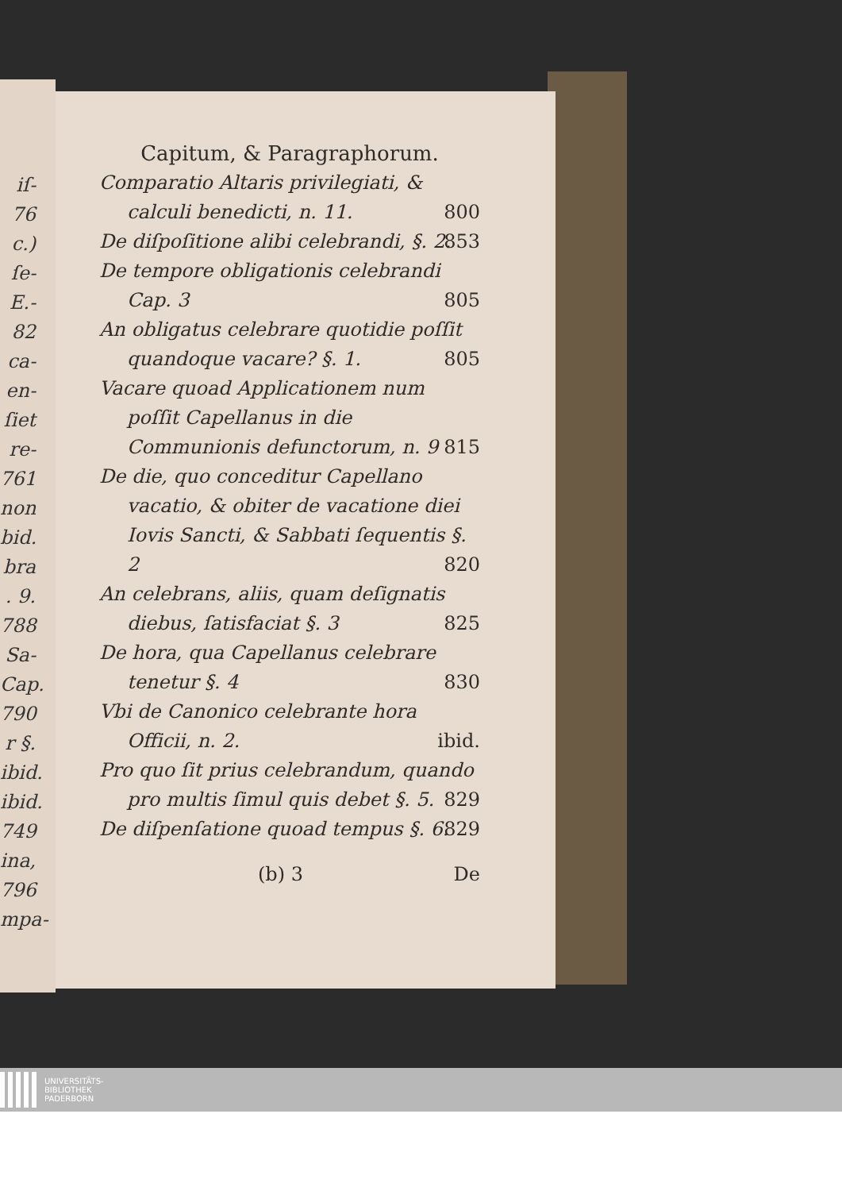iſ-
76
c.)
ſe-
E.-
82
ca-
en-
ſiet
re-
761
non
bid.
bra
. 9.
788
Sa-
Cap.
790
r §.
ibid.
ibid.
749
ina,
796
mpa-
Capitum, & Paragraphorum.
Comparatio Altaris privilegiati, & calculi benedicti, n. 11. 800
De diſpoſitione alibi celebrandi, §. 2. 853
De tempore obligationis celebrandi Cap. 3 805
An obligatus celebrare quotidie poſſit quandoque vacare? §. 1. 805
Vacare quoad Applicationem num poſſit Capellanus in die Communionis defunctorum, n. 9 815
De die, quo conceditur Capellano vacatio, & obiter de vacatione diei Iovis Sancti, & Sabbati ſequentis §. 2 820
An celebrans, aliis, quam deſignatis diebus, ſatisfaciat §. 3 825
De hora, qua Capellanus celebrare tenetur §. 4 830
Vbi de Canonico celebrante hora Officii, n. 2. ibid.
Pro quo ſit prius celebrandum, quando pro multis ſimul quis debet §. 5. 829
De diſpenſatione quoad tempus §. 6. 829
(b) 3 De
UNIVERSITÄTS-
BIBLIOTHEK
PADERBORN